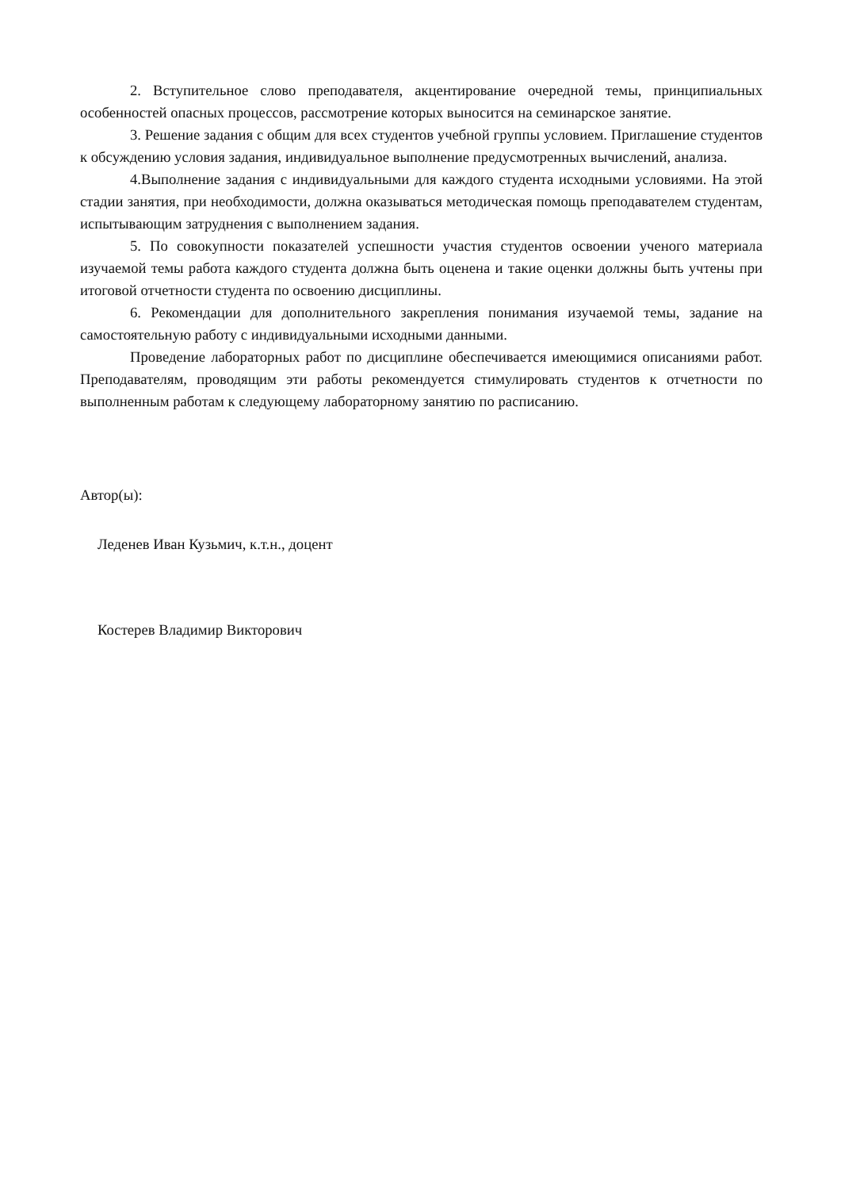2. Вступительное слово преподавателя, акцентирование очередной темы, принципиальных особенностей опасных процессов, рассмотрение которых выносится на семинарское занятие.
3. Решение задания с общим для всех студентов учебной группы условием. Приглашение студентов к обсуждению условия задания, индивидуальное выполнение предусмотренных вычислений, анализа.
4.Выполнение задания с индивидуальными для каждого студента исходными условиями. На этой стадии занятия, при необходимости, должна оказываться методическая помощь преподавателем студентам, испытывающим затруднения с выполнением задания.
5. По совокупности показателей успешности участия студентов освоении ученого материала изучаемой темы работа каждого студента должна быть оценена и такие оценки должны быть учтены при итоговой отчетности студента по освоению дисциплины.
6. Рекомендации для дополнительного закрепления понимания изучаемой темы, задание на самостоятельную работу с индивидуальными исходными данными.
Проведение лабораторных работ по дисциплине обеспечивается имеющимися описаниями работ. Преподавателям, проводящим эти работы рекомендуется стимулировать студентов к отчетности по выполненным работам к следующему лабораторному занятию по расписанию.
Автор(ы):
Леденев Иван Кузьмич, к.т.н., доцент
Костерев Владимир Викторович